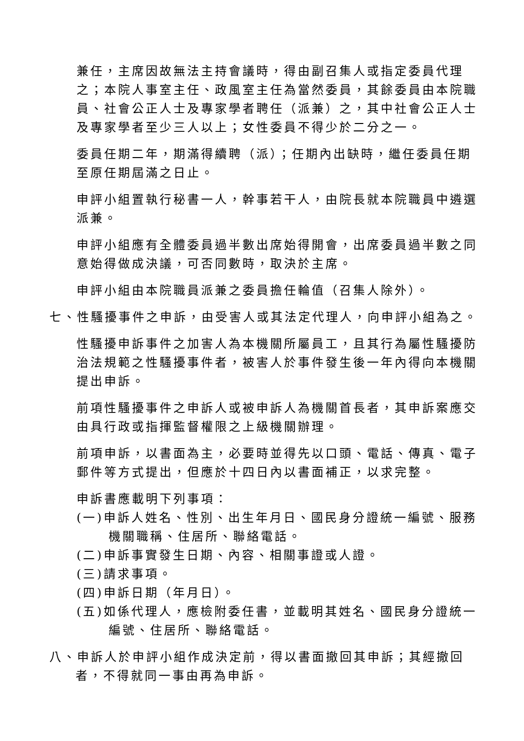兼任，主席因故無法主持會議時，得由副召集人或指定委員代理之；本院人事室主任、政風室主任為當然委員，其餘委員由本院職員、社會公正人士及專家學者聘任（派兼）之，其中社會公正人士及專家學者至少三人以上；女性委員不得少於二分之一。
委員任期二年，期滿得續聘（派）；任期內出缺時，繼任委員任期至原任期屆滿之日止。
申評小組置執行秘書一人，幹事若干人，由院長就本院職員中遴選派兼。
申評小組應有全體委員過半數出席始得開會，出席委員過半數之同意始得做成決議，可否同數時，取決於主席。
申評小組由本院職員派兼之委員擔任輪值（召集人除外）。
七、性騷擾事件之申訴，由受害人或其法定代理人，向申評小組為之。
性騷擾申訴事件之加害人為本機關所屬員工，且其行為屬性騷擾防治法規範之性騷擾事件者，被害人於事件發生後一年內得向本機關提出申訴。
前項性騷擾事件之申訴人或被申訴人為機關首長者，其申訴案應交由具行政或指揮監督權限之上級機關辦理。
前項申訴，以書面為主，必要時並得先以口頭、電話、傳真、電子郵件等方式提出，但應於十四日內以書面補正，以求完整。
申訴書應載明下列事項：
(一)申訴人姓名、性別、出生年月日、國民身分證統一編號、服務機關職稱、住居所、聯絡電話。
(二)申訴事實發生日期、內容、相關事證或人證。
(三)請求事項。
(四)申訴日期（年月日）。
(五)如係代理人，應檢附委任書，並載明其姓名、國民身分證統一編號、住居所、聯絡電話。
八、申訴人於申評小組作成決定前，得以書面撤回其申訴；其經撤回者，不得就同一事由再為申訴。